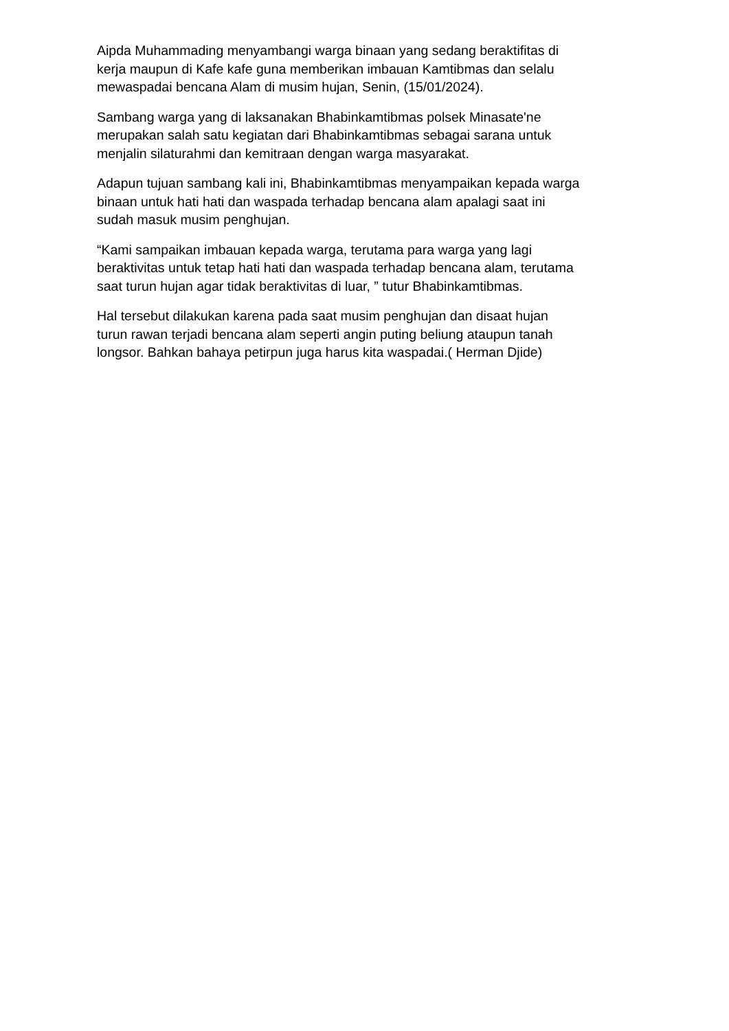Aipda Muhammading menyambangi warga binaan yang sedang beraktifitas di
kerja maupun di Kafe kafe guna memberikan imbauan Kamtibmas dan selalu
mewaspadai bencana Alam di musim hujan, Senin, (15/01/2024).
Sambang warga yang di laksanakan Bhabinkamtibmas polsek Minasate'ne
merupakan salah satu kegiatan dari Bhabinkamtibmas sebagai sarana untuk
menjalin silaturahmi dan kemitraan dengan warga masyarakat.
Adapun tujuan sambang kali ini, Bhabinkamtibmas menyampaikan kepada warga
binaan untuk hati hati dan waspada terhadap bencana alam apalagi saat ini
sudah masuk musim penghujan.
“Kami sampaikan imbauan kepada warga, terutama para warga yang lagi
beraktivitas untuk tetap hati hati dan waspada terhadap bencana alam, terutama
saat turun hujan agar tidak beraktivitas di luar, ” tutur Bhabinkamtibmas.
Hal tersebut dilakukan karena pada saat musim penghujan dan disaat hujan
turun rawan terjadi bencana alam seperti angin puting beliung ataupun tanah
longsor. Bahkan bahaya petirpun juga harus kita waspadai.( Herman Djide)